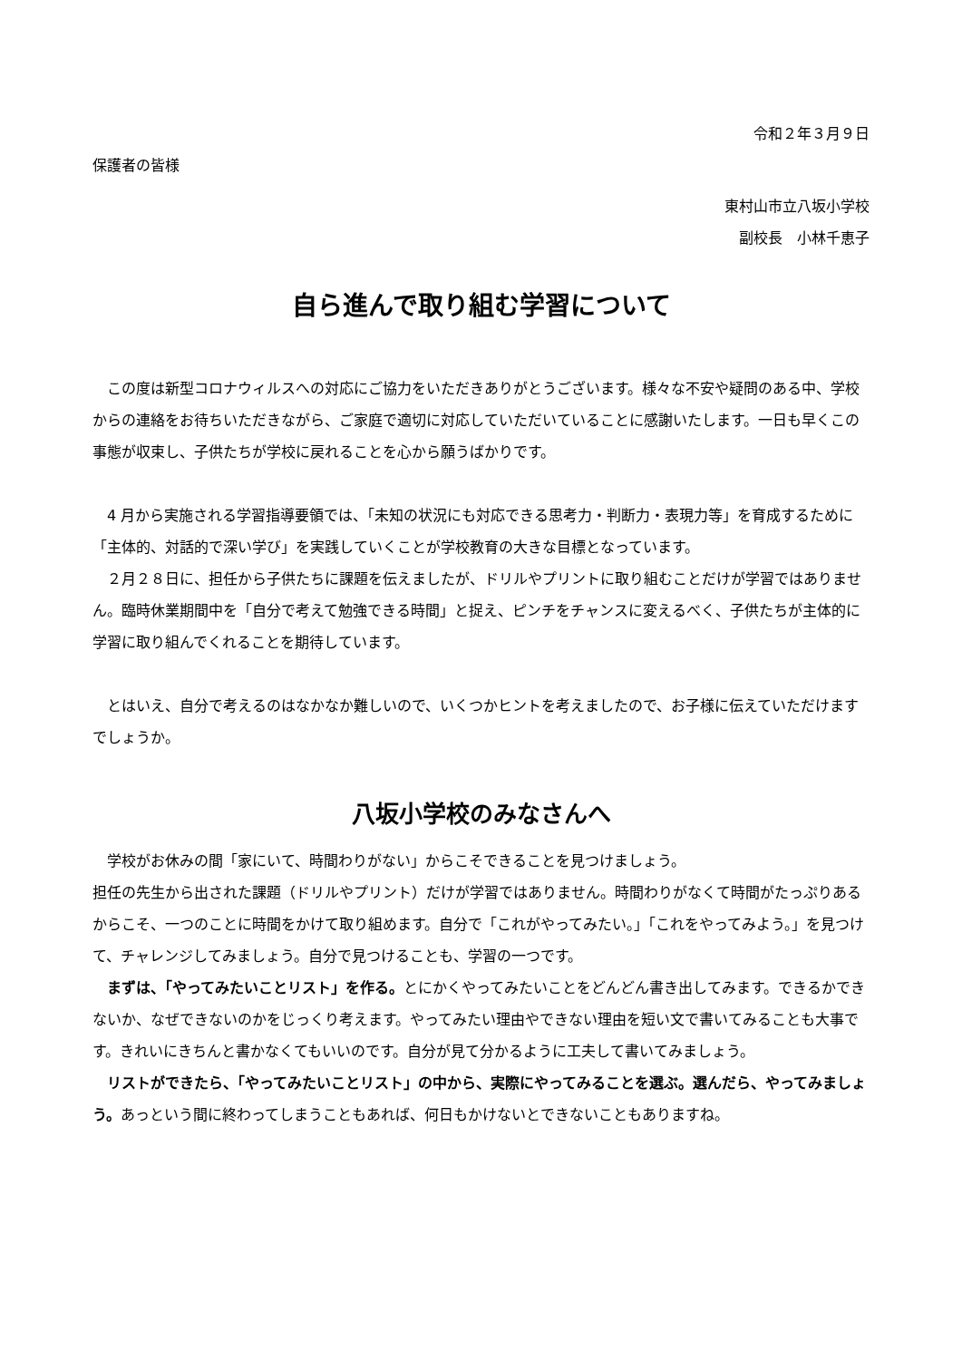令和２年３月９日
保護者の皆様
東村山市立八坂小学校
副校長　小林千恵子
自ら進んで取り組む学習について
　この度は新型コロナウィルスへの対応にご協力をいただきありがとうございます。様々な不安や疑問のある中、学校からの連絡をお待ちいただきながら、ご家庭で適切に対応していただいていることに感謝いたします。一日も早くこの事態が収束し、子供たちが学校に戻れることを心から願うばかりです。
　4 月から実施される学習指導要領では、「未知の状況にも対応できる思考力・判断力・表現力等」を育成するために「主体的、対話的で深い学び」を実践していくことが学校教育の大きな目標となっています。
　２月２８日に、担任から子供たちに課題を伝えましたが、ドリルやプリントに取り組むことだけが学習ではありません。臨時休業期間中を「自分で考えて勉強できる時間」と捉え、ピンチをチャンスに変えるべく、子供たちが主体的に学習に取り組んでくれることを期待しています。
　とはいえ、自分で考えるのはなかなか難しいので、いくつかヒントを考えましたので、お子様に伝えていただけますでしょうか。
八坂小学校のみなさんへ
　学校がお休みの間「家にいて、時間わりがない」からこそできることを見つけましょう。
担任の先生から出された課題（ドリルやプリント）だけが学習ではありません。時間わりがなくて時間がたっぷりあるからこそ、一つのことに時間をかけて取り組めます。自分で「これがやってみたい。」「これをやってみよう。」を見つけて、チャレンジしてみましょう。自分で見つけることも、学習の一つです。
　まずは、「やってみたいことリスト」を作る。とにかくやってみたいことをどんどん書き出してみます。できるかできないか、なぜできないのかをじっくり考えます。やってみたい理由やできない理由を短い文で書いてみることも大事です。きれいにきちんと書かなくてもいいのです。自分が見て分かるように工夫して書いてみましょう。
　リストができたら、「やってみたいことリスト」の中から、実際にやってみることを選ぶ。選んだら、やってみましょう。あっという間に終わってしまうこともあれば、何日もかけないとできないこともありますね。